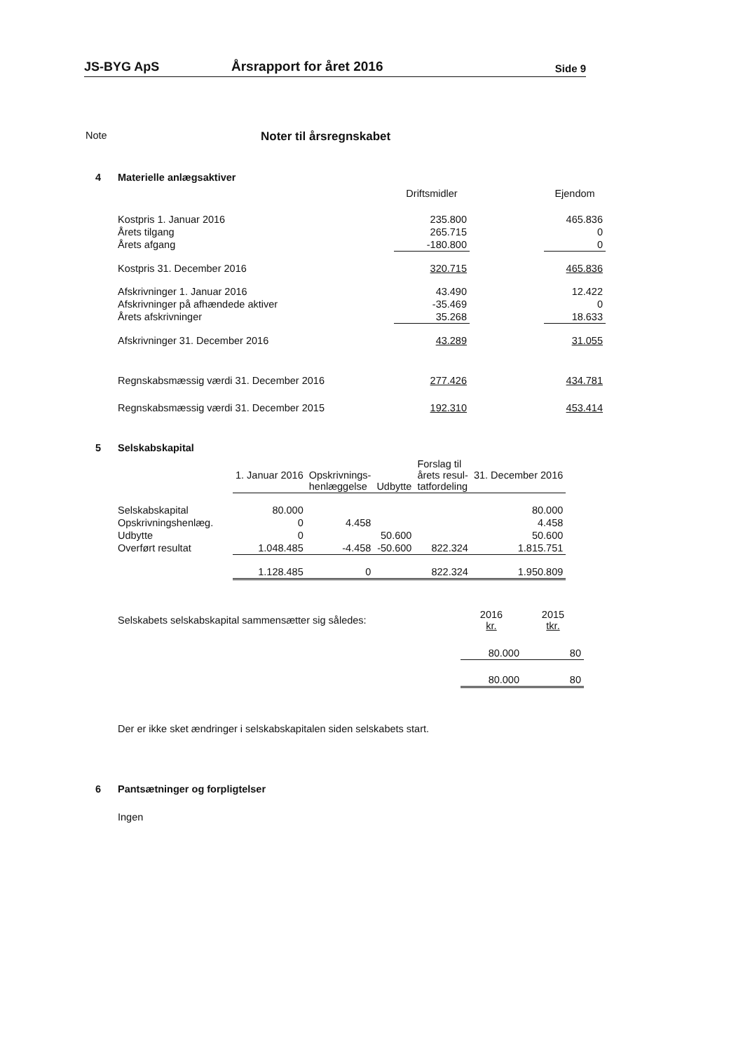JS-BYG ApS
Årsrapport for året 2016
Side 9
Note
Noter til årsregnskabet
4 Materielle anlægsaktiver
| | Driftsmidler | | Ejendom |
| --- | --- | --- | --- |
| Kostpris 1. Januar 2016 | 235.800 | | 465.836 |
| Årets tilgang | 265.715 | | 0 |
| Årets afgang | -180.800 | | 0 |
| Kostpris 31. December 2016 | 320.715 | | 465.836 |
| Afskrivninger 1. Januar 2016 | 43.490 | | 12.422 |
| Afskrivninger på afhændede aktiver | -35.469 | | 0 |
| Årets afskrivninger | 35.268 | | 18.633 |
| Afskrivninger 31. December 2016 | 43.289 | | 31.055 |
| Regnskabsmæssig værdi 31. December 2016 | 277.426 | | 434.781 |
| Regnskabsmæssig værdi 31. December 2015 | 192.310 | | 453.414 |
5 Selskabskapital
| | 1. Januar 2016 | Opskrivnings- henlæggelse | Udbytte | Forslag til årets resul- tatfordeling | 31. December 2016 |
| --- | --- | --- | --- | --- | --- |
| Selskabskapital | 80.000 | | | | 80.000 |
| Opskrivningshenlæg. | 0 | 4.458 | | | 4.458 |
| Udbytte | 0 | | 50.600 | | 50.600 |
| Overført resultat | 1.048.485 | -4.458 | -50.600 | 822.324 | 1.815.751 |
| | 1.128.485 | 0 | | 822.324 | 1.950.809 |
| Selskabets selskabskapital sammensætter sig således: | 2016 kr. | 2015 tkr. |
| | 80.000 | 80 |
| | 80.000 | 80 |
Der er ikke sket ændringer i selskabskapitalen siden selskabets start.
6 Pantsætninger og forpligtelser
Ingen